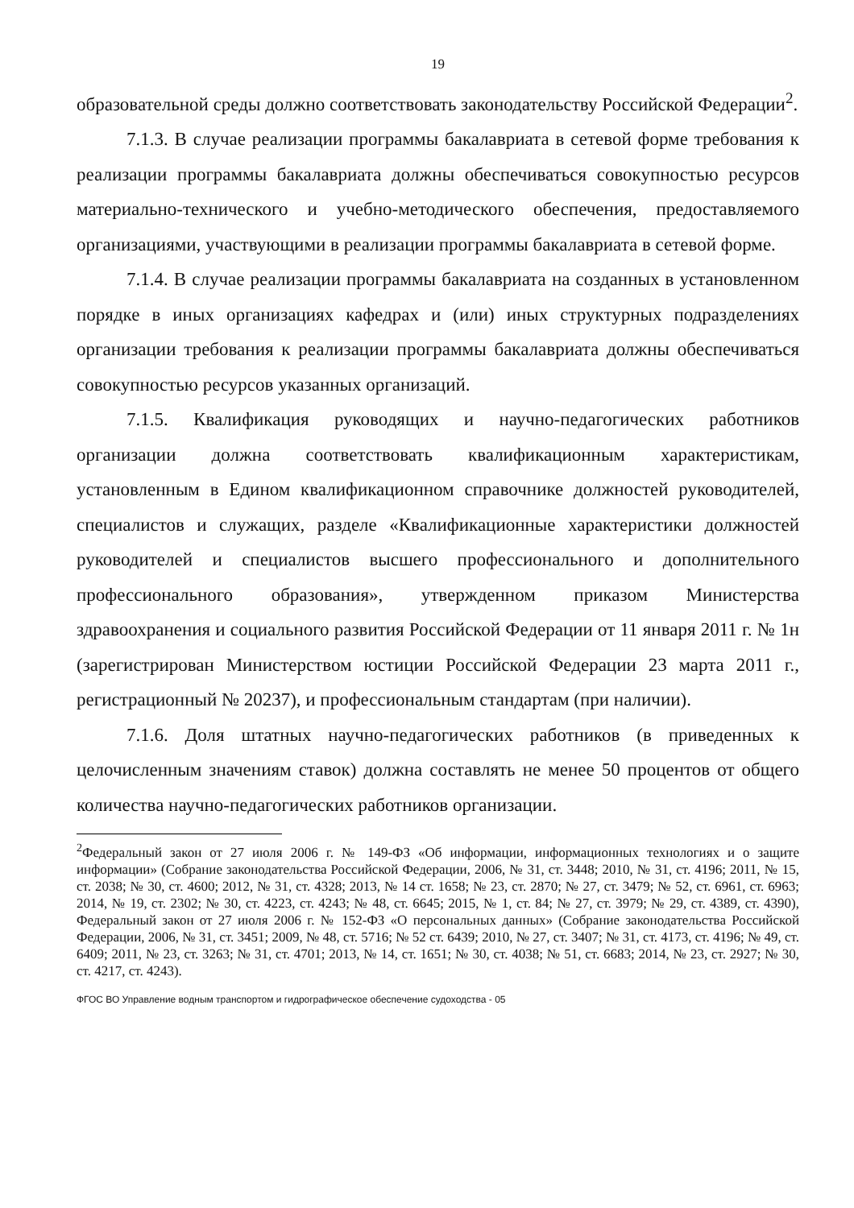19
образовательной среды должно соответствовать законодательству Российской Федерации<sup>2</sup>.
7.1.3. В случае реализации программы бакалавриата в сетевой форме требования к реализации программы бакалавриата должны обеспечиваться совокупностью ресурсов материально-технического и учебно-методического обеспечения, предоставляемого организациями, участвующими в реализации программы бакалавриата в сетевой форме.
7.1.4. В случае реализации программы бакалавриата на созданных в установленном порядке в иных организациях кафедрах и (или) иных структурных подразделениях организации требования к реализации программы бакалавриата должны обеспечиваться совокупностью ресурсов указанных организаций.
7.1.5. Квалификация руководящих и научно-педагогических работников организации должна соответствовать квалификационным характеристикам, установленным в Едином квалификационном справочнике должностей руководителей, специалистов и служащих, разделе «Квалификационные характеристики должностей руководителей и специалистов высшего профессионального и дополнительного профессионального образования», утвержденном приказом Министерства здравоохранения и социального развития Российской Федерации от 11 января 2011 г. № 1н (зарегистрирован Министерством юстиции Российской Федерации 23 марта 2011 г., регистрационный № 20237), и профессиональным стандартам (при наличии).
7.1.6. Доля штатных научно-педагогических работников (в приведенных к целочисленным значениям ставок) должна составлять не менее 50 процентов от общего количества научно-педагогических работников организации.
<sup>2</sup> Федеральный закон от 27 июля 2006 г. № 149-ФЗ «Об информации, информационных технологиях и о защите информации» (Собрание законодательства Российской Федерации, 2006, № 31, ст. 3448; 2010, № 31, ст. 4196; 2011, № 15, ст. 2038; № 30, ст. 4600; 2012, № 31, ст. 4328; 2013, № 14 ст. 1658; № 23, ст. 2870; № 27, ст. 3479; № 52, ст. 6961, ст. 6963; 2014, № 19, ст. 2302; № 30, ст. 4223, ст. 4243; № 48, ст. 6645; 2015, № 1, ст. 84; № 27, ст. 3979; № 29, ст. 4389, ст. 4390), Федеральный закон от 27 июля 2006 г. № 152-ФЗ «О персональных данных» (Собрание законодательства Российской Федерации, 2006, № 31, ст. 3451; 2009, № 48, ст. 5716; № 52 ст. 6439; 2010, № 27, ст. 3407; № 31, ст. 4173, ст. 4196; № 49, ст. 6409; 2011, № 23, ст. 3263; № 31, ст. 4701; 2013, № 14, ст. 1651; № 30, ст. 4038; № 51, ст. 6683; 2014, № 23, ст. 2927; № 30, ст. 4217, ст. 4243).
ФГОС ВО Управление водным транспортом и гидрографическое обеспечение судоходства - 05